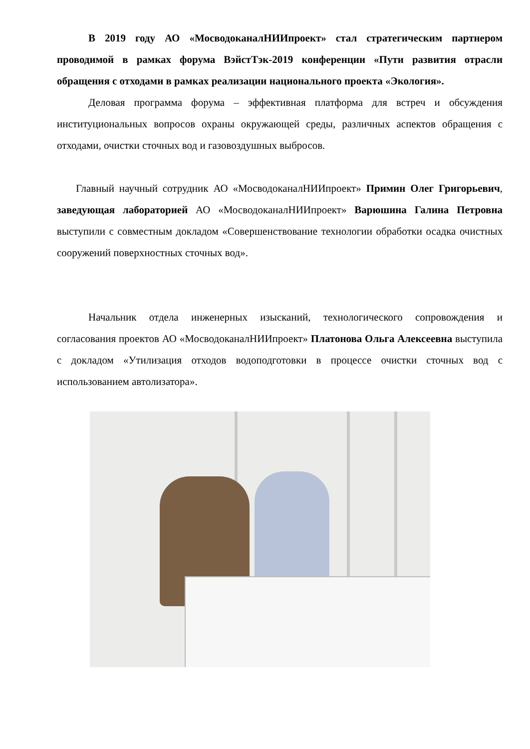В 2019 году АО «МосводоканалНИИпроект» стал стратегическим партнером проводимой в рамках форума ВэйстТэк-2019 конференции «Пути развития отрасли обращения с отходами в рамках реализации национального проекта «Экология».
Деловая программа форума – эффективная платформа для встреч и обсуждения институциональных вопросов охраны окружающей среды, различных аспектов обращения с отходами, очистки сточных вод и газовоздушных выбросов.
Главный научный сотрудник АО «МосводоканалНИИпроект» Примин Олег Григорьевич, заведующая лабораторией АО «МосводоканалНИИпроект» Варюшина Галина Петровна выступили с совместным докладом «Совершенствование технологии обработки осадка очистных сооружений поверхностных сточных вод».
Начальник отдела инженерных изысканий, технологического сопровождения и согласования проектов АО «МосводоканалНИИпроект» Платонова Ольга Алексеевна выступила с докладом «Утилизация отходов водоподготовки в процессе очистки сточных вод с использованием автолизатора».